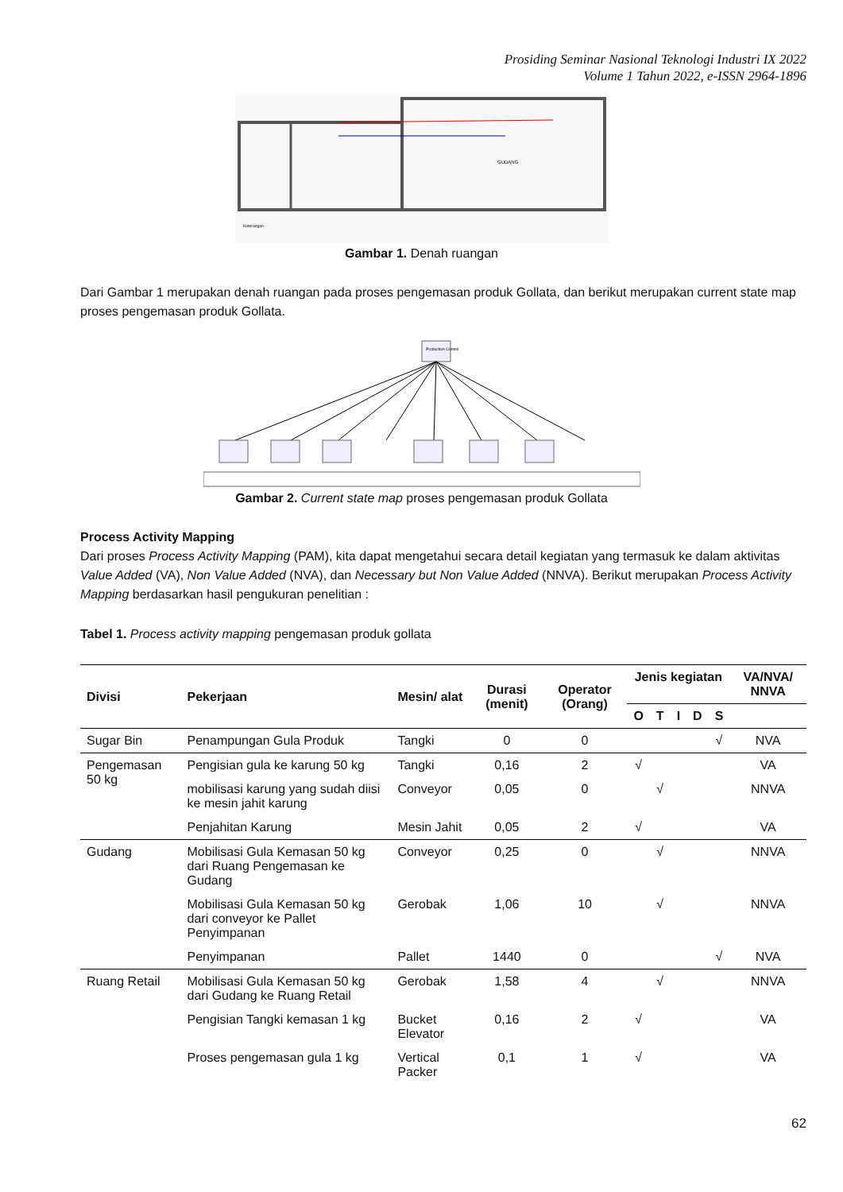Prosiding Seminar Nasional Teknologi Industri IX 2022
Volume 1 Tahun 2022, e-ISSN 2964-1896
GUDANG
Keterangan
Gambar 1. Denah ruangan
Dari Gambar 1 merupakan denah ruangan pada proses pengemasan produk Gollata, dan berikut merupakan current state map proses pengemasan produk Gollata.
Production Control
Gambar 2. Current state map proses pengemasan produk Gollata
Process Activity Mapping
Dari proses Process Activity Mapping (PAM), kita dapat mengetahui secara detail kegiatan yang termasuk ke dalam aktivitas Value Added (VA), Non Value Added (NVA), dan Necessary but Non Value Added (NNVA). Berikut merupakan Process Activity Mapping berdasarkan hasil pengukuran penelitian :
Tabel 1. Process activity mapping pengemasan produk gollata
| Divisi | Pekerjaan | Mesin/ alat | Durasi (menit) | Operator (Orang) | Jenis kegiatan | | | | | VA/NVA/ NNVA |
| --- | --- | --- | --- | --- | --- | --- | --- | --- | --- | --- |
| | | | | | O | T | I | D | S | |
| Sugar Bin | Penampungan Gula Produk | Tangki | 0 | 0 | | | | | √ | NVA |
| Pengemasan 50 kg | Pengisian gula ke karung 50 kg | Tangki | 0,16 | 2 | √ | | | | | VA |
| | mobilisasi karung yang sudah diisi ke mesin jahit karung | Conveyor | 0,05 | 0 | | √ | | | | NNVA |
| | Penjahitan Karung | Mesin Jahit | 0,05 | 2 | √ | | | | | VA |
| Gudang | Mobilisasi Gula Kemasan 50 kg dari Ruang Pengemasan ke Gudang | Conveyor | 0,25 | 0 | | √ | | | | NNVA |
| | Mobilisasi Gula Kemasan 50 kg dari conveyor ke Pallet Penyimpanan | Gerobak | 1,06 | 10 | | √ | | | | NNVA |
| | Penyimpanan | Pallet | 1440 | 0 | | | | | √ | NVA |
| Ruang Retail | Mobilisasi Gula Kemasan 50 kg dari Gudang ke Ruang Retail | Gerobak | 1,58 | 4 | | √ | | | | NNVA |
| | Pengisian Tangki kemasan 1 kg | Bucket Elevator | 0,16 | 2 | √ | | | | | VA |
| | Proses pengemasan gula 1 kg | Vertical Packer | 0,1 | 1 | √ | | | | | VA |
62